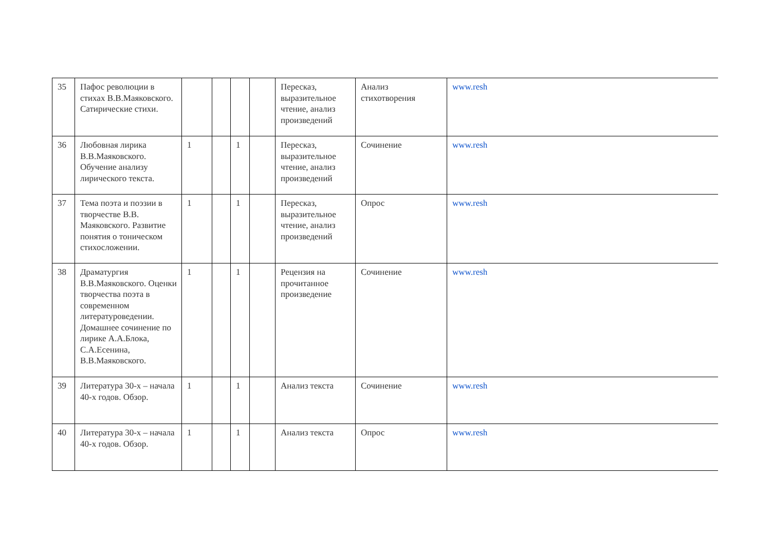| 35 | Пафос революции в стихах В.В.Маяковского. Сатирические стихи. | | | | | Пересказ, выразительное чтение, анализ произведений | Анализ стихотворения | www.resh |
| 36 | Любовная лирика В.В.Маяковского. Обучение анализу лирического текста. | 1 | | 1 | | Пересказ, выразительное чтение, анализ произведений | Сочинение | www.resh |
| 37 | Тема поэта и поэзии в творчестве В.В. Маяковского. Развитие понятия о тоническом стихосложении. | 1 | | 1 | | Пересказ, выразительное чтение, анализ произведений | Опрос | www.resh |
| 38 | Драматургия В.В.Маяковского. Оценки творчества поэта в современном литературоведении. Домашнее сочинение по лирике А.А.Блока, С.А.Есенина, В.В.Маяковского. | 1 | | 1 | | Рецензия на прочитанное произведение | Сочинение | www.resh |
| 39 | Литература 30-х – начала 40-х годов. Обзор. | 1 | | 1 | | Анализ текста | Сочинение | www.resh |
| 40 | Литература 30-х – начала 40-х годов. Обзор. | 1 | | 1 | | Анализ текста | Опрос | www.resh |